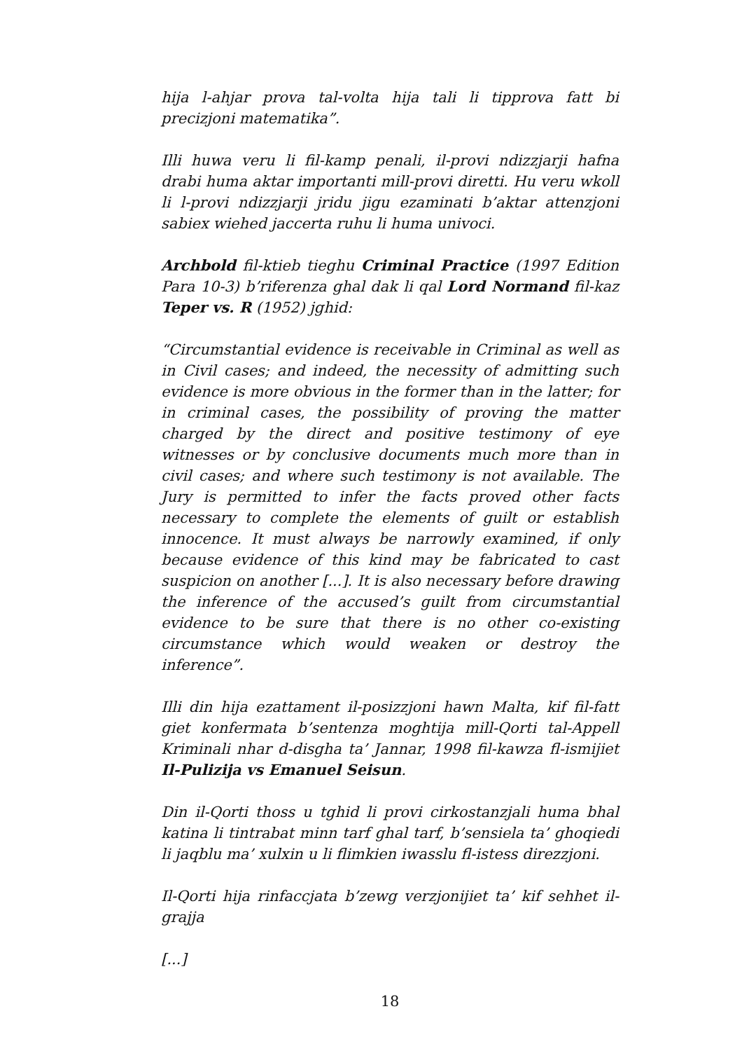hija l-ahjar prova tal-volta hija tali li tipprova fatt bi precizjoni matematika”.
Illi huwa veru li fil-kamp penali, il-provi ndizzjarji hafna drabi huma aktar importanti mill-provi diretti. Hu veru wkoll li l-provi ndizzjarji jridu jigu ezaminati b’aktar attenzjoni sabiex wiehed jaccerta ruhu li huma univoci.
Archbold fil-ktieb tieghu Criminal Practice (1997 Edition Para 10-3) b’riferenza ghal dak li qal Lord Normand fil-kaz Teper vs. R (1952) jghid:
“Circumstantial evidence is receivable in Criminal as well as in Civil cases; and indeed, the necessity of admitting such evidence is more obvious in the former than in the latter; for in criminal cases, the possibility of proving the matter charged by the direct and positive testimony of eye witnesses or by conclusive documents much more than in civil cases; and where such testimony is not available. The Jury is permitted to infer the facts proved other facts necessary to complete the elements of guilt or establish innocence. It must always be narrowly examined, if only because evidence of this kind may be fabricated to cast suspicion on another [...]. It is also necessary before drawing the inference of the accused’s guilt from circumstantial evidence to be sure that there is no other co-existing circumstance which would weaken or destroy the inference”.
Illi din hija ezattament il-posizzjoni hawn Malta, kif fil-fatt giet konfermata b’sentenza moghtija mill-Qorti tal-Appell Kriminali nhar d-disgha ta’ Jannar, 1998 fil-kawza fl-ismijiet Il-Pulizija vs Emanuel Seisun.
Din il-Qorti thoss u tghid li provi cirkostanzjali huma bhal katina li tintrabat minn tarf ghal tarf, b’sensiela ta’ ghoqiedi li jaqblu ma’ xulxin u li flimkien iwasslu fl-istess direzzjoni.
Il-Qorti hija rinfaccjata b’zewg verzjonijiet ta’ kif sehhet il-grajja
[...]
18